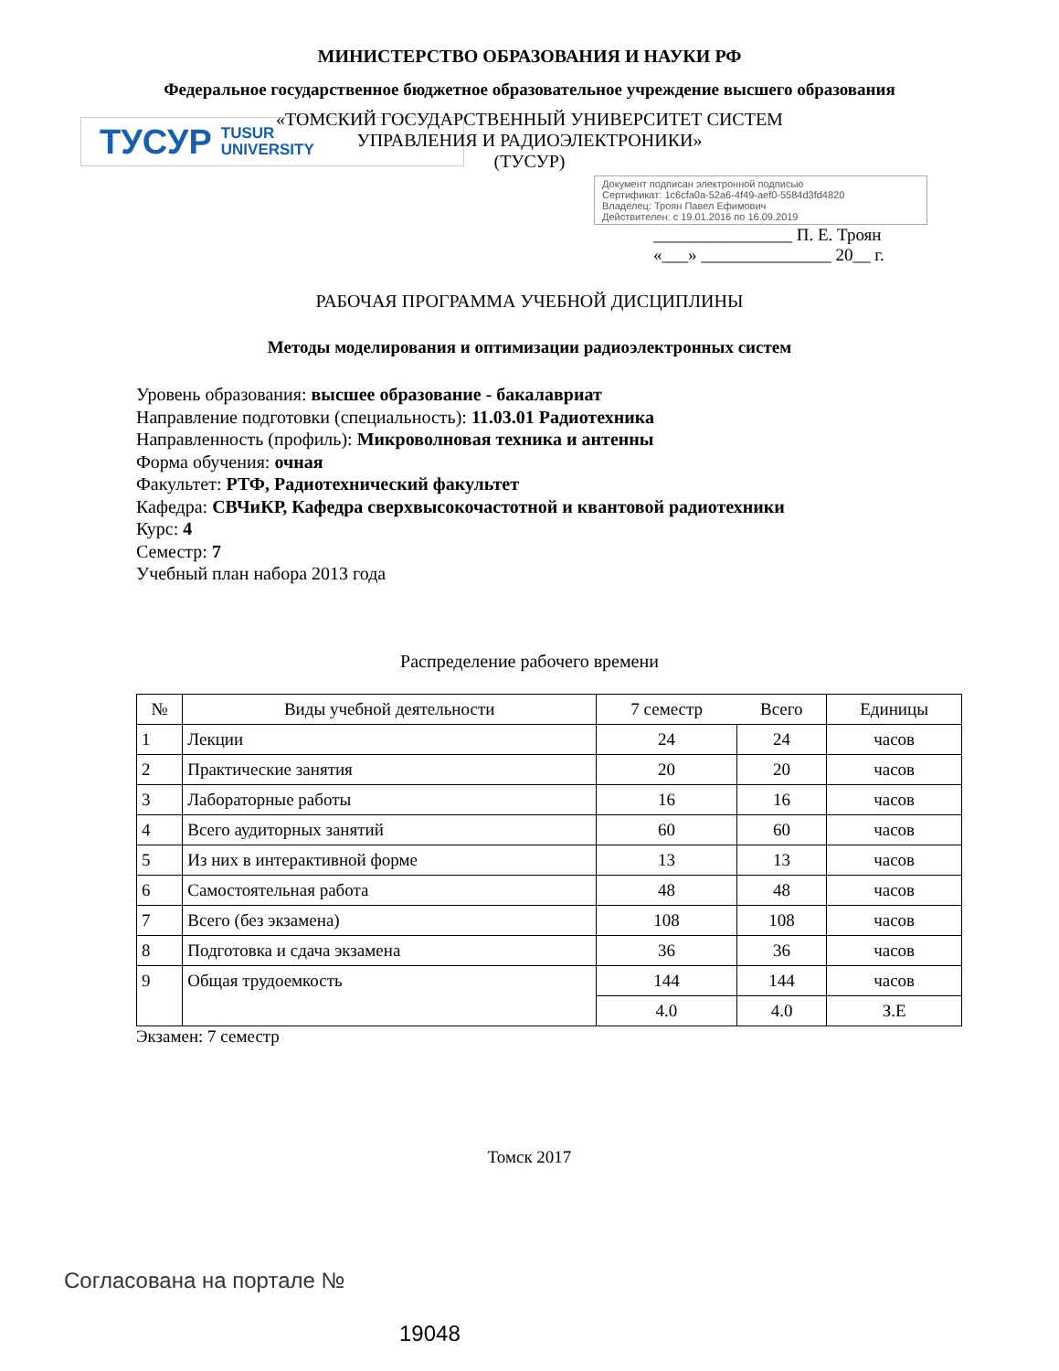МИНИСТЕРСТВО ОБРАЗОВАНИЯ И НАУКИ РФ
Федеральное государственное бюджетное образовательное учреждение высшего образования
«ТОМСКИЙ ГОСУДАРСТВЕННЫЙ УНИВЕРСИТЕТ СИСТЕМ
УПРАВЛЕНИЯ И РАДИОЭЛЕКТРОНИКИ»
(ТУСУР)
ТУСУР TUSUR
UNIVERSITY
Документ подписан электронной подписью
Сертификат: 1c6cfa0a-52a6-4f49-aef0-5584d3fd4820
Владелец: Троян Павел Ефимович
Действителен: с 19.01.2016 по 16.09.2019
________________ П. Е. Троян
«___» _______________ 20__ г.
РАБОЧАЯ ПРОГРАММА УЧЕБНОЙ ДИСЦИПЛИНЫ
Методы моделирования и оптимизации радиоэлектронных систем
Уровень образования: высшее образование - бакалавриат
Направление подготовки (специальность): 11.03.01 Радиотехника
Направленность (профиль): Микроволновая техника и антенны
Форма обучения: очная
Факультет: РТФ, Радиотехнический факультет
Кафедра: СВЧиКР, Кафедра сверхвысокочастотной и квантовой радиотехники
Курс: 4
Семестр: 7
Учебный план набора 2013 года
Распределение рабочего времени
| № | Виды учебной деятельности | 7 семестр | Всего | Единицы |
| --- | --- | --- | --- | --- |
| 1 | Лекции | 24 | 24 | часов |
| 2 | Практические занятия | 20 | 20 | часов |
| 3 | Лабораторные работы | 16 | 16 | часов |
| 4 | Всего аудиторных занятий | 60 | 60 | часов |
| 5 | Из них в интерактивной форме | 13 | 13 | часов |
| 6 | Самостоятельная работа | 48 | 48 | часов |
| 7 | Всего (без экзамена) | 108 | 108 | часов |
| 8 | Подготовка и сдача экзамена | 36 | 36 | часов |
| 9 | Общая трудоемкость | 144 | 144 | часов |
| | | 4.0 | 4.0 | З.Е |
Экзамен: 7 семестр
Томск 2017
Согласована на портале №
19048